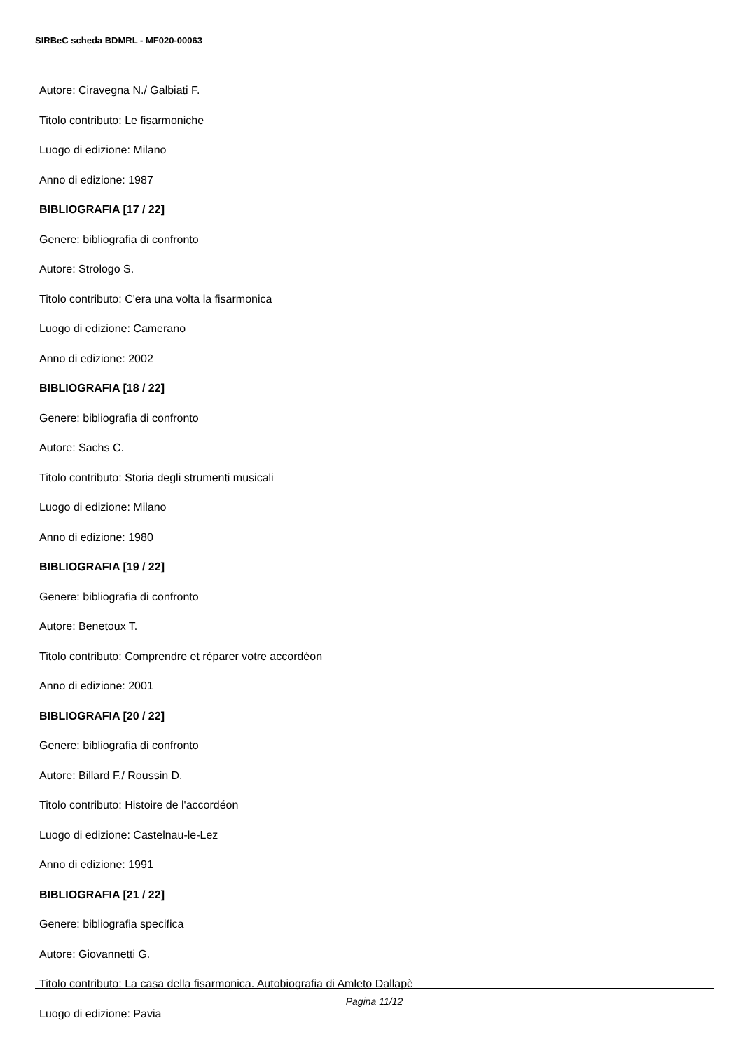SIRBeC scheda BDMRL - MF020-00063
Autore: Ciravegna N./ Galbiati F.
Titolo contributo: Le fisarmoniche
Luogo di edizione: Milano
Anno di edizione: 1987
BIBLIOGRAFIA [17 / 22]
Genere: bibliografia di confronto
Autore: Strologo S.
Titolo contributo: C'era una volta la fisarmonica
Luogo di edizione: Camerano
Anno di edizione: 2002
BIBLIOGRAFIA [18 / 22]
Genere: bibliografia di confronto
Autore: Sachs C.
Titolo contributo: Storia degli strumenti musicali
Luogo di edizione: Milano
Anno di edizione: 1980
BIBLIOGRAFIA [19 / 22]
Genere: bibliografia di confronto
Autore: Benetoux T.
Titolo contributo: Comprendre et réparer votre accordéon
Anno di edizione: 2001
BIBLIOGRAFIA [20 / 22]
Genere: bibliografia di confronto
Autore: Billard F./ Roussin D.
Titolo contributo: Histoire de l'accordéon
Luogo di edizione: Castelnau-le-Lez
Anno di edizione: 1991
BIBLIOGRAFIA [21 / 22]
Genere: bibliografia specifica
Autore: Giovannetti G.
Titolo contributo: La casa della fisarmonica. Autobiografia di Amleto Dallapè
Luogo di edizione: Pavia
Pagina 11/12